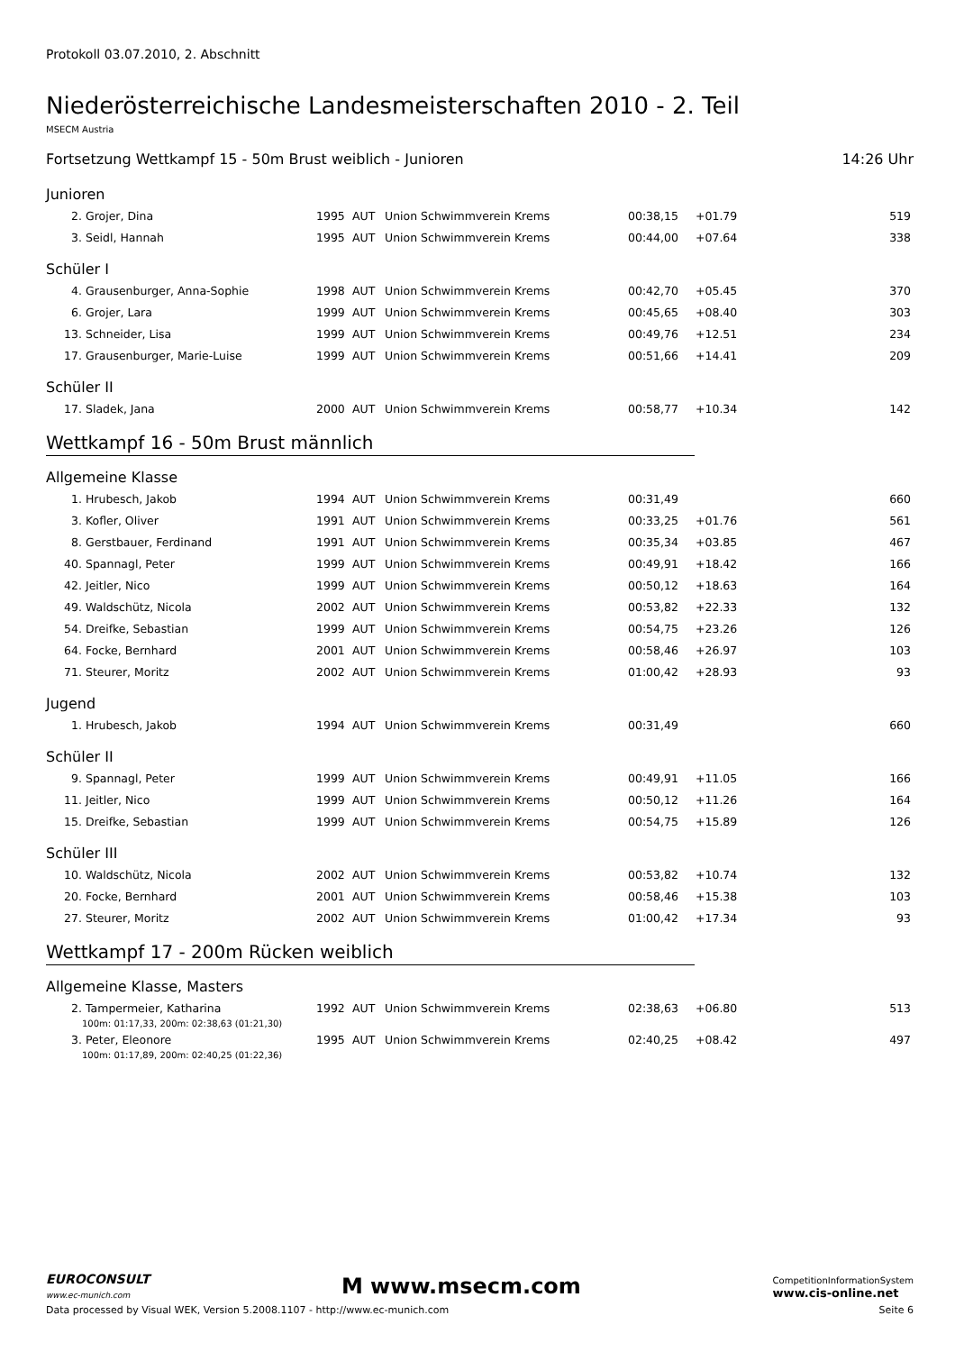Protokoll 03.07.2010, 2. Abschnitt
Niederösterreichische Landesmeisterschaften 2010 - 2. Teil
MSECM Austria
Fortsetzung Wettkampf 15 - 50m Brust weiblich - Junioren 14:26 Uhr
Junioren
| 2. | Grojer, Dina | 1995 | AUT | Union Schwimmverein Krems | 00:38,15 | +01.79 | 519 |
| 3. | Seidl, Hannah | 1995 | AUT | Union Schwimmverein Krems | 00:44,00 | +07.64 | 338 |
Schüler I
| 4. | Grausenburger, Anna-Sophie | 1998 | AUT | Union Schwimmverein Krems | 00:42,70 | +05.45 | 370 |
| 6. | Grojer, Lara | 1999 | AUT | Union Schwimmverein Krems | 00:45,65 | +08.40 | 303 |
| 13. | Schneider, Lisa | 1999 | AUT | Union Schwimmverein Krems | 00:49,76 | +12.51 | 234 |
| 17. | Grausenburger, Marie-Luise | 1999 | AUT | Union Schwimmverein Krems | 00:51,66 | +14.41 | 209 |
Schüler II
| 17. | Sladek, Jana | 2000 | AUT | Union Schwimmverein Krems | 00:58,77 | +10.34 | 142 |
Wettkampf 16 - 50m Brust männlich
Allgemeine Klasse
| 1. | Hrubesch, Jakob | 1994 | AUT | Union Schwimmverein Krems | 00:31,49 | | 660 |
| 3. | Kofler, Oliver | 1991 | AUT | Union Schwimmverein Krems | 00:33,25 | +01.76 | 561 |
| 8. | Gerstbauer, Ferdinand | 1991 | AUT | Union Schwimmverein Krems | 00:35,34 | +03.85 | 467 |
| 40. | Spannagl, Peter | 1999 | AUT | Union Schwimmverein Krems | 00:49,91 | +18.42 | 166 |
| 42. | Jeitler, Nico | 1999 | AUT | Union Schwimmverein Krems | 00:50,12 | +18.63 | 164 |
| 49. | Waldschütz, Nicola | 2002 | AUT | Union Schwimmverein Krems | 00:53,82 | +22.33 | 132 |
| 54. | Dreifke, Sebastian | 1999 | AUT | Union Schwimmverein Krems | 00:54,75 | +23.26 | 126 |
| 64. | Focke, Bernhard | 2001 | AUT | Union Schwimmverein Krems | 00:58,46 | +26.97 | 103 |
| 71. | Steurer, Moritz | 2002 | AUT | Union Schwimmverein Krems | 01:00,42 | +28.93 | 93 |
Jugend
| 1. | Hrubesch, Jakob | 1994 | AUT | Union Schwimmverein Krems | 00:31,49 | | 660 |
Schüler II
| 9. | Spannagl, Peter | 1999 | AUT | Union Schwimmverein Krems | 00:49,91 | +11.05 | 166 |
| 11. | Jeitler, Nico | 1999 | AUT | Union Schwimmverein Krems | 00:50,12 | +11.26 | 164 |
| 15. | Dreifke, Sebastian | 1999 | AUT | Union Schwimmverein Krems | 00:54,75 | +15.89 | 126 |
Schüler III
| 10. | Waldschütz, Nicola | 2002 | AUT | Union Schwimmverein Krems | 00:53,82 | +10.74 | 132 |
| 20. | Focke, Bernhard | 2001 | AUT | Union Schwimmverein Krems | 00:58,46 | +15.38 | 103 |
| 27. | Steurer, Moritz | 2002 | AUT | Union Schwimmverein Krems | 01:00,42 | +17.34 | 93 |
Wettkampf 17 - 200m Rücken weiblich
Allgemeine Klasse, Masters
| 2. | Tampermeier, Katharina | 1992 | AUT | Union Schwimmverein Krems | 02:38,63 | +06.80 | 513 |
| 100m: 01:17,33, 200m: 02:38,63 (01:21,30) | | | | | | | |
| 3. | Peter, Eleonore | 1995 | AUT | Union Schwimmverein Krems | 02:40,25 | +08.42 | 497 |
| 100m: 01:17,89, 200m: 02:40,25 (01:22,36) | | | | | | | |
EUROCONSULT
www.ec-munich.com
M www.msecm.com
CompetitionInformationSystem
www.cis-online.net
Data processed by Visual WEK, Version 5.2008.1107 - http://www.ec-munich.com Seite 6